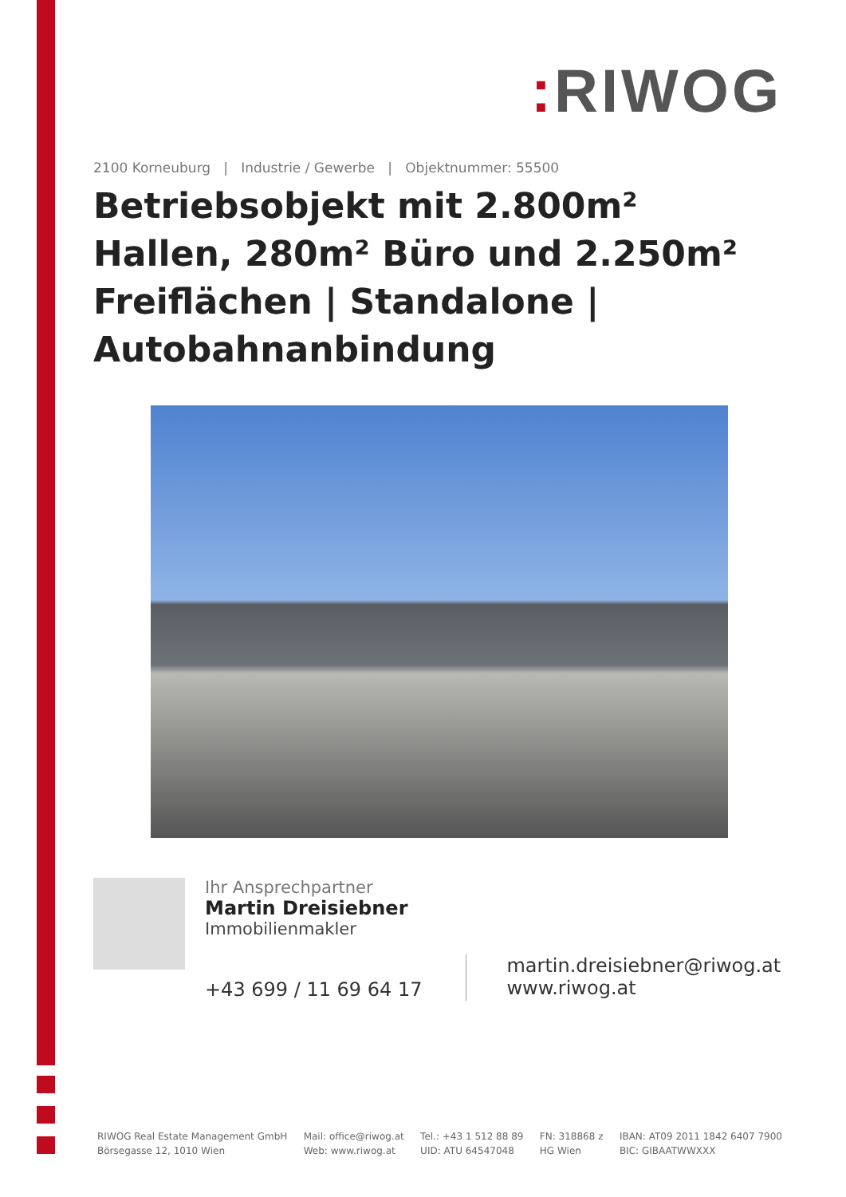: RIWOG
2100 Korneuburg | Industrie / Gewerbe | Objektnummer: 55500
Betriebsobjekt mit 2.800m² Hallen, 280m² Büro und 2.250m² Freiflächen | Standalone | Autobahnanbindung
Ihr Ansprechpartner
Martin Dreisiebner
Immobilienmakler
+43 699 / 11 69 64 17
martin.dreisiebner@riwog.at
www.riwog.at
RIWOG Real Estate Management GmbH
Börsegasse 12, 1010 Wien
Mail: office@riwog.at
Web: www.riwog.at
Tel.: +43 1 512 88 89
UID: ATU 64547048
FN: 318868 z
HG Wien
IBAN: AT09 2011 1842 6407 7900
BIC: GIBAATWWXXX